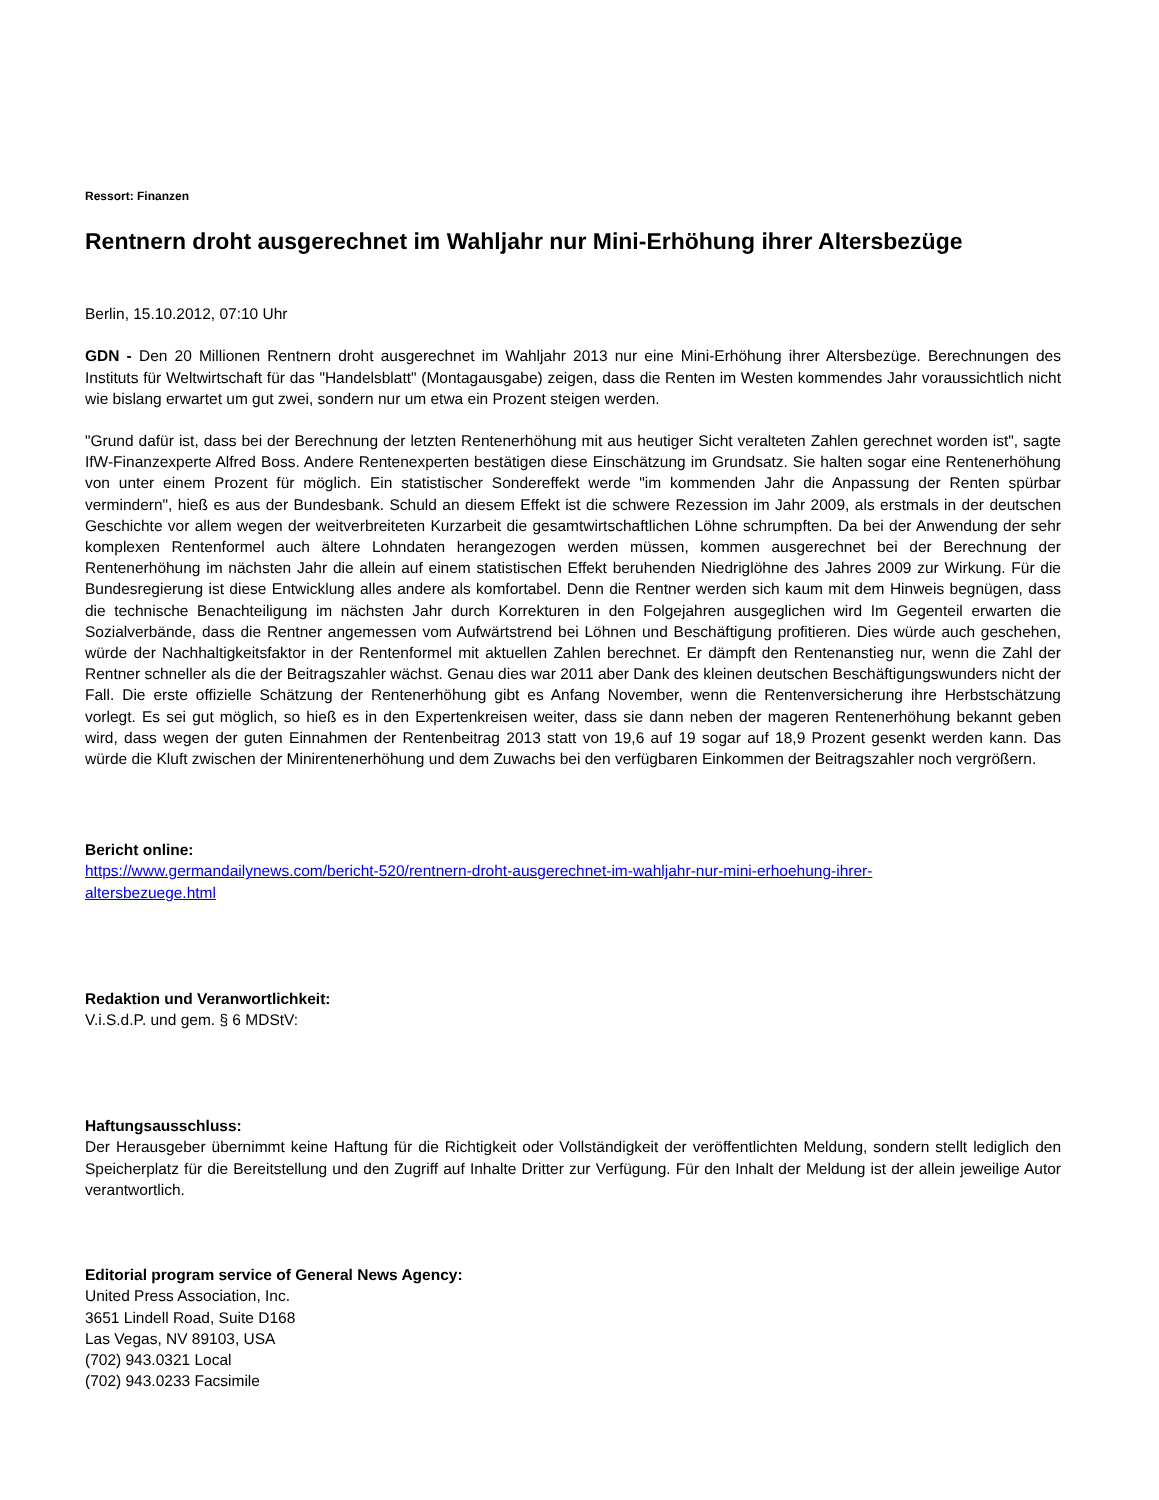Ressort: Finanzen
Rentnern droht ausgerechnet im Wahljahr nur Mini-Erhöhung ihrer Altersbezüge
Berlin, 15.10.2012, 07:10 Uhr
GDN - Den 20 Millionen Rentnern droht ausgerechnet im Wahljahr 2013 nur eine Mini-Erhöhung ihrer Altersbezüge. Berechnungen des Instituts für Weltwirtschaft für das "Handelsblatt" (Montagausgabe) zeigen, dass die Renten im Westen kommendes Jahr voraussichtlich nicht wie bislang erwartet um gut zwei, sondern nur um etwa ein Prozent steigen werden.
"Grund dafür ist, dass bei der Berechnung der letzten Rentenerhöhung mit aus heutiger Sicht veralteten Zahlen gerechnet worden ist", sagte IfW-Finanzexperte Alfred Boss. Andere Rentenexperten bestätigen diese Einschätzung im Grundsatz. Sie halten sogar eine Rentenerhöhung von unter einem Prozent für möglich. Ein statistischer Sondereffekt werde "im kommenden Jahr die Anpassung der Renten spürbar vermindern", hieß es aus der Bundesbank. Schuld an diesem Effekt ist die schwere Rezession im Jahr 2009, als erstmals in der deutschen Geschichte vor allem wegen der weitverbreiteten Kurzarbeit die gesamtwirtschaftlichen Löhne schrumpften. Da bei der Anwendung der sehr komplexen Rentenformel auch ältere Lohndaten herangezogen werden müssen, kommen ausgerechnet bei der Berechnung der Rentenerhöhung im nächsten Jahr die allein auf einem statistischen Effekt beruhenden Niedriglöhne des Jahres 2009 zur Wirkung. Für die Bundesregierung ist diese Entwicklung alles andere als komfortabel. Denn die Rentner werden sich kaum mit dem Hinweis begnügen, dass die technische Benachteiligung im nächsten Jahr durch Korrekturen in den Folgejahren ausgeglichen wird Im Gegenteil erwarten die Sozialverbände, dass die Rentner angemessen vom Aufwärtstrend bei Löhnen und Beschäftigung profitieren. Dies würde auch geschehen, würde der Nachhaltigkeitsfaktor in der Rentenformel mit aktuellen Zahlen berechnet. Er dämpft den Rentenanstieg nur, wenn die Zahl der Rentner schneller als die der Beitragszahler wächst. Genau dies war 2011 aber Dank des kleinen deutschen Beschäftigungswunders nicht der Fall. Die erste offizielle Schätzung der Rentenerhöhung gibt es Anfang November, wenn die Rentenversicherung ihre Herbstschätzung vorlegt. Es sei gut möglich, so hieß es in den Expertenkreisen weiter, dass sie dann neben der mageren Rentenerhöhung bekannt geben wird, dass wegen der guten Einnahmen der Rentenbeitrag 2013 statt von 19,6 auf 19 sogar auf 18,9 Prozent gesenkt werden kann. Das würde die Kluft zwischen der Minirentenerhöhung und dem Zuwachs bei den verfügbaren Einkommen der Beitragszahler noch vergrößern.
Bericht online:
https://www.germandailynews.com/bericht-520/rentnern-droht-ausgerechnet-im-wahljahr-nur-mini-erhoehung-ihrer-
altersbezuege.html
Redaktion und Veranwortlichkeit:
V.i.S.d.P. und gem. § 6 MDStV:
Haftungsausschluss:
Der Herausgeber übernimmt keine Haftung für die Richtigkeit oder Vollständigkeit der veröffentlichten Meldung, sondern stellt lediglich den Speicherplatz für die Bereitstellung und den Zugriff auf Inhalte Dritter zur Verfügung. Für den Inhalt der Meldung ist der allein jeweilige Autor verantwortlich.
Editorial program service of General News Agency:
United Press Association, Inc.
3651 Lindell Road, Suite D168
Las Vegas, NV 89103, USA
(702) 943.0321 Local
(702) 943.0233 Facsimile